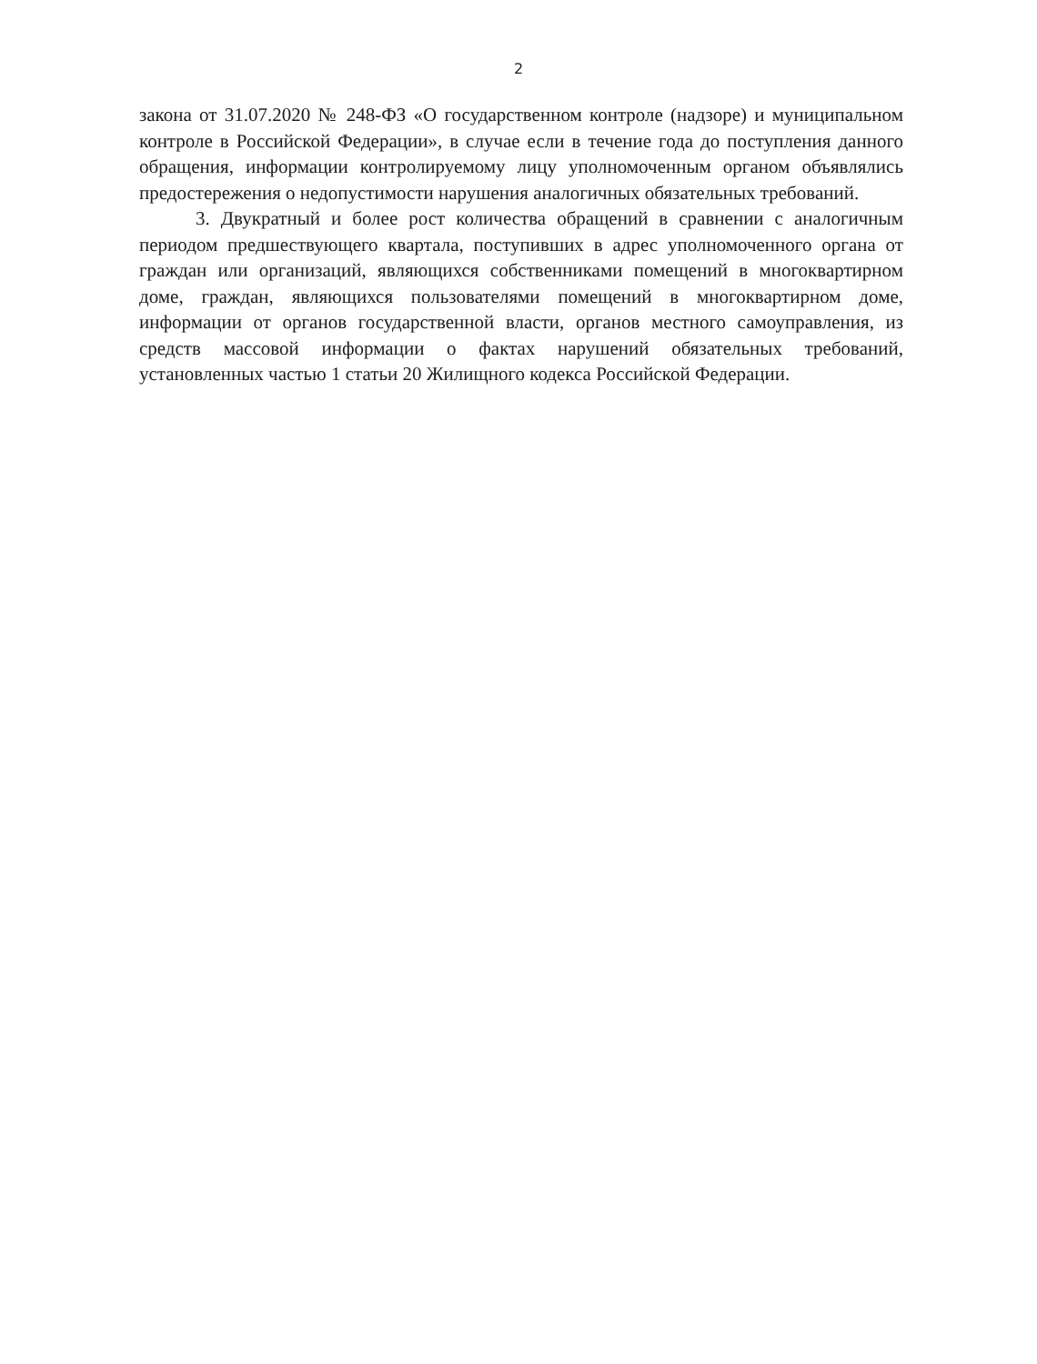2
закона от 31.07.2020 № 248-ФЗ «О государственном контроле (надзоре) и муниципальном контроле в Российской Федерации», в случае если в течение года до поступления данного обращения, информации контролируемому лицу уполномоченным органом объявлялись предостережения о недопустимости нарушения аналогичных обязательных требований.
3. Двукратный и более рост количества обращений в сравнении с аналогичным периодом предшествующего квартала, поступивших в адрес уполномоченного органа от граждан или организаций, являющихся собственниками помещений в многоквартирном доме, граждан, являющихся пользователями помещений в многоквартирном доме, информации от органов государственной власти, органов местного самоуправления, из средств массовой информации о фактах нарушений обязательных требований, установленных частью 1 статьи 20 Жилищного кодекса Российской Федерации.